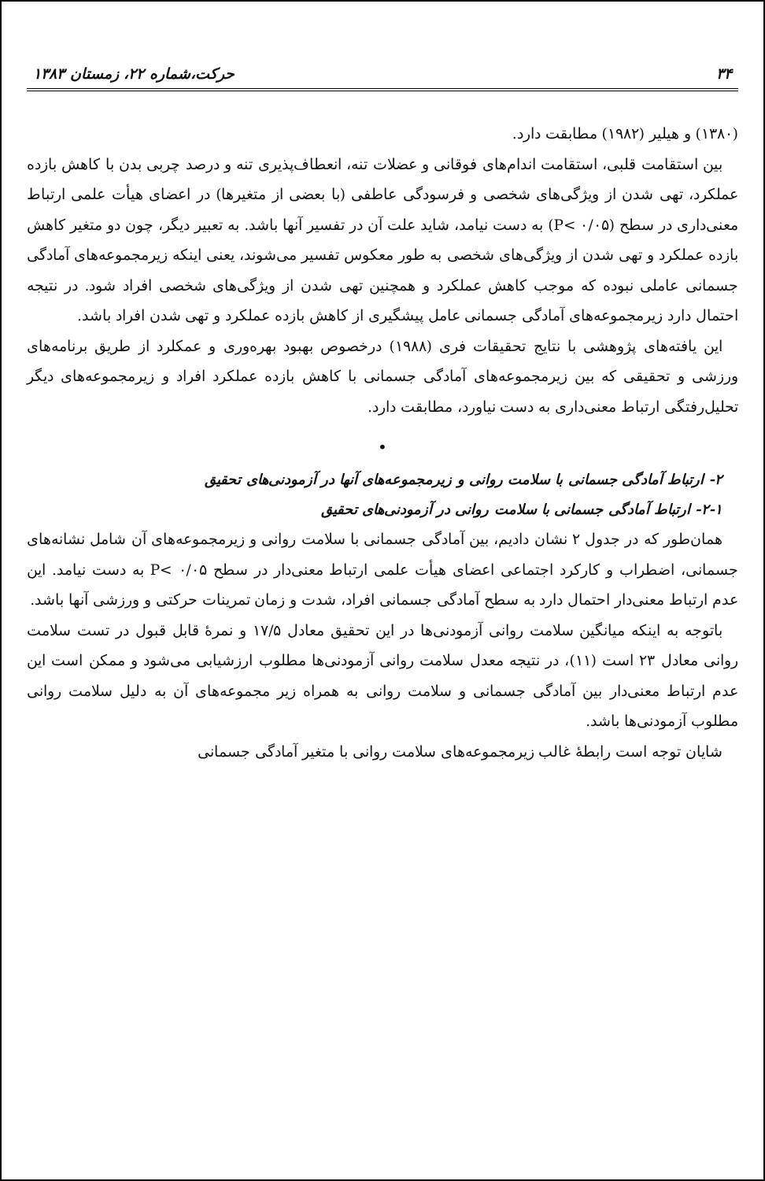۳۴ حرکت،شماره ۲۲، زمستان ۱۳۸۳
(۱۳۸۰) و هیلیر (۱۹۸۲) مطابقت دارد.
بین استقامت قلبی، استقامت اندام‌های فوقانی و عضلات تنه، انعطاف‌پذیری تنه و درصد چربی بدن با کاهش بازده عملکرد، تهی شدن از ویژگی‌های شخصی و فرسودگی عاطفی (با بعضی از متغیرها) در اعضای هیأت علمی ارتباط معنی‌داری در سطح (P< ۰/۰۵) به دست نیامد، شاید علت آن در تفسیر آنها باشد. به تعبیر دیگر، چون دو متغیر کاهش بازده عملکرد و تهی شدن از ویژگی‌های شخصی به طور معکوس تفسیر می‌شوند، یعنی اینکه زیرمجموعه‌های آمادگی جسمانی عاملی نبوده که موجب کاهش عملکرد و همچنین تهی شدن از ویژگی‌های شخصی افراد شود. در نتیجه احتمال دارد زیرمجموعه‌های آمادگی جسمانی عامل پیشگیری از کاهش بازده عملکرد و تهی شدن افراد باشد.
این یافته‌های پژوهشی با نتایج تحقیقات فری (۱۹۸۸) درخصوص بهبود بهره‌وری و عمکلرد از طریق برنامه‌های ورزشی و تحقیقی که بین زیرمجموعه‌های آمادگی جسمانی با کاهش بازده عملکرد افراد و زیرمجموعه‌های دیگر تحلیل‌رفتگی ارتباط معنی‌داری به دست نیاورد، مطابقت دارد.
•
۲- ارتباط آمادگی جسمانی با سلامت روانی و زیرمجموعه‌های آنها در آزمودنی‌های تحقیق
۲-۱- ارتباط آمادگی جسمانی با سلامت روانی در آزمودنی‌های تحقیق
همان‌طور که در جدول ۲ نشان دادیم، بین آمادگی جسمانی با سلامت روانی و زیرمجموعه‌های آن شامل نشانه‌های جسمانی، اضطراب و کارکرد اجتماعی اعضای هیأت علمی ارتباط معنی‌دار در سطح ۰/۰۵ >P به دست نیامد. این عدم ارتباط معنی‌دار احتمال دارد به سطح آمادگی جسمانی افراد، شدت و زمان تمرینات حرکتی و ورزشی آنها باشد.
باتوجه به اینکه میانگین سلامت روانی آزمودنی‌ها در این تحقیق معادل ۱۷/۵ و نمرهٔ قابل قبول در تست سلامت روانی معادل ۲۳ است (۱۱)، در نتیجه معدل سلامت روانی آزمودنی‌ها مطلوب ارزشیابی می‌شود و ممکن است این عدم ارتباط معنی‌دار بین آمادگی جسمانی و سلامت روانی به همراه زیر مجموعه‌های آن به دلیل سلامت روانی مطلوب آزمودنی‌ها باشد.
شایان توجه است رابطهٔ غالب زیرمجموعه‌های سلامت روانی با متغیر آمادگی جسمانی